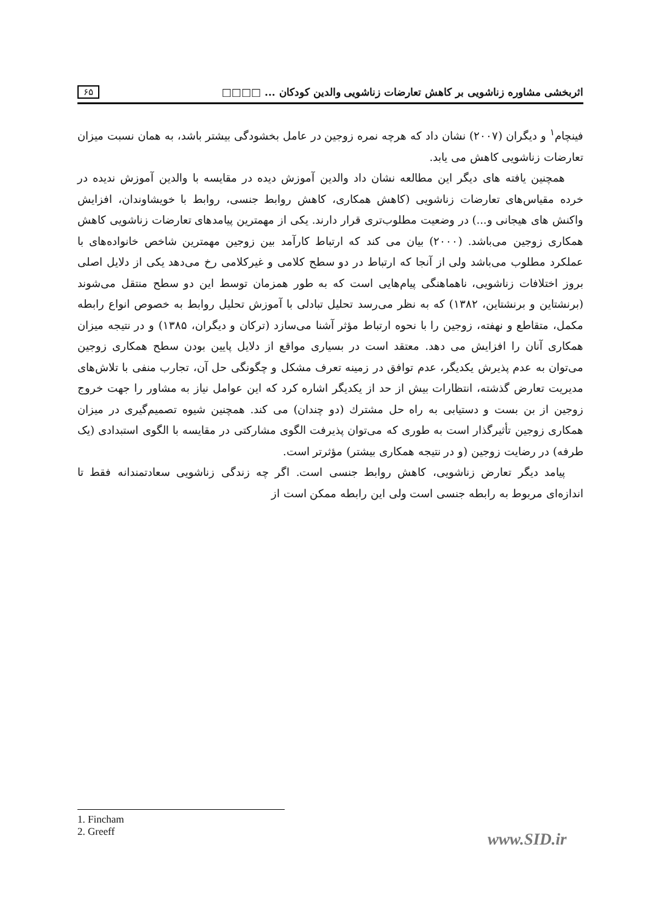اثربخشی مشاوره زناشویی بر کاهش تعارضات زناشویی والدین کودکان ... □□□□ ۶۵
فینچام<sup>۱</sup> و دیگران (۲۰۰۷) نشان داد که هرچه نمره زوجین در عامل بخشودگی بیشتر باشد، به همان نسبت میزان تعارضات زناشویی کاهش می یابد.
همچنین یافته های دیگر این مطالعه نشان داد والدین آموزش دیده در مقایسه با والدین آموزش ندیده در خرده مقیاس‌های تعارضات زناشویی (کاهش همکاری، کاهش روابط جنسی، روابط با خویشاوندان، افزایش واکنش های هیجانی و...) در وضعیت مطلوب‌تری قرار دارند. یکی از مهمترین پیامدهای تعارضات زناشویی کاهش همکاری زوجین می‌باشد. (۲۰۰۰) بیان می کند که ارتباط کارآمد بین زوجین مهمترین شاخص خانواده‌های با عملکرد مطلوب می‌باشد ولی از آنجا که ارتباط در دو سطح کلامی و غیرکلامی رخ می‌دهد یکی از دلایل اصلی بروز اختلافات زناشویی، ناهماهنگی پیام‌هایی است که به طور همزمان توسط این دو سطح منتقل می‌شوند (برنشتاین و برنشتاین، ۱۳۸۲) که به نظر می‌رسد تحلیل تبادلی با آموزش تحلیل روابط به خصوص انواع رابطه مکمل، متقاطع و نهفته، زوجین را با نحوه ارتباط مؤثر آشنا می‌سازد (ترکان و دیگران، ۱۳۸۵) و در نتیجه میزان همکاری آنان را افزایش می دهد. معتقد است در بسیاری مواقع از دلایل پایین بودن سطح همکاری زوجین می‌توان به عدم پذیرش یکدیگر، عدم توافق در زمینه تعرف مشکل و چگونگی حل آن، تجارب منفی با تلاش‌های مدیریت تعارض گذشته، انتظارات بیش از حد از یکدیگر اشاره کرد که این عوامل نیاز به مشاور را جهت خروج زوجین از بن بست و دستیابی به راه حل مشترك (دو چندان) می کند. همچنین شیوه تصمیم‌گیری در میزان همکاری زوجین تأثیرگذار است به طوری که می‌توان پذیرفت الگوی مشارکتی در مقایسه با الگوی استبدادی (یک طرفه) در رضایت زوجین (و در نتیجه همکاری بیشتر) مؤثرتر است.
پیامد دیگر تعارض زناشویی، کاهش روابط جنسی است. اگر چه زندگی زناشویی سعادتمندانه فقط تا اندازه‌ای مربوط به رابطه جنسی است ولی این رابطه ممکن است از
1. Fincham
2. Greeff
www.SID.ir